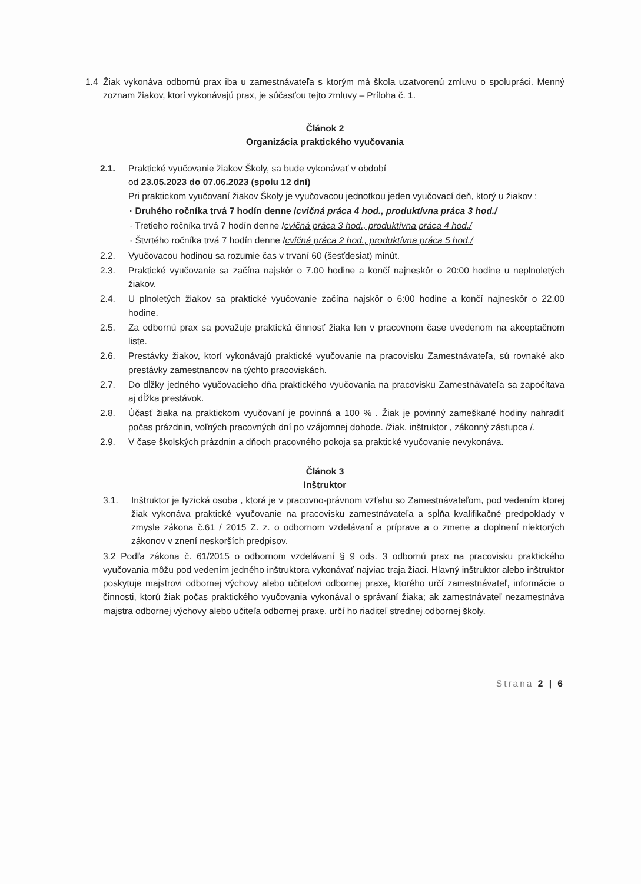1.4 Žiak vykonáva odbornú prax iba u zamestnávateľa s ktorým má škola uzatvorenú zmluvu o spolupráci. Menný zoznam žiakov, ktorí vykonávajú prax, je súčasťou tejto zmluvy – Príloha č. 1.
Článok 2
Organizácia praktického vyučovania
2.1. Praktické vyučovanie žiakov Školy, sa bude vykonávať v období
od 23.05.2023 do 07.06.2023 (spolu 12 dní)
Pri praktickom vyučovaní žiakov Školy je vyučovacou jednotkou jeden vyučovací deň, ktorý u žiakov :
· Druhého ročníka trvá 7 hodín denne /cvičná práca 4 hod., produktívna práca 3 hod./
· Tretieho ročníka trvá 7 hodín denne /cvičná práca 3 hod., produktívna práca 4 hod./
· Štvrtého ročníka trvá 7 hodín denne /cvičná práca 2 hod., produktívna práca 5 hod./
2.2. Vyučovacou hodinou sa rozumie čas v trvaní 60 (šesťdesiat) minút.
2.3. Praktické vyučovanie sa začína najskôr o 7.00 hodine a končí najneskôr o 20:00 hodine u neplnoletých žiakov.
2.4. U plnoletých žiakov sa praktické vyučovanie začína najskôr o 6:00 hodine a končí najneskôr o 22.00 hodine.
2.5. Za odbornú prax sa považuje praktická činnosť žiaka len v pracovnom čase uvedenom na akceptačnom liste.
2.6. Prestávky žiakov, ktorí vykonávajú praktické vyučovanie na pracovisku Zamestnávateľa, sú rovnaké ako prestávky zamestnancov na týchto pracoviskách.
2.7. Do dĺžky jedného vyučovacieho dňa praktického vyučovania na pracovisku Zamestnávateľa sa započítava aj dĺžka prestávok.
2.8. Účasť žiaka na praktickom vyučovaní je povinná a 100 % . Žiak je povinný zameškané hodiny nahradiť počas prázdnin, voľných pracovných dní po vzájomnej dohode. /žiak, inštruktor , zákonný zástupca /.
2.9. V čase školských prázdnin a dňoch pracovného pokoja sa praktické vyučovanie nevykonáva.
Článok 3
Inštruktor
3.1. Inštruktor je fyzická osoba , ktorá je v pracovno-právnom vzťahu so Zamestnávateľom, pod vedením ktorej žiak vykonáva praktické vyučovanie na pracovisku zamestnávateľa a spĺňa kvalifikačné predpoklady v zmysle zákona č.61 / 2015 Z. z. o odbornom vzdelávaní a príprave a o zmene a doplnení niektorých zákonov v znení neskorších predpisov.
3.2 Podľa zákona č. 61/2015 o odbornom vzdelávaní § 9 ods. 3 odbornú prax na pracovisku praktického vyučovania môžu pod vedením jedného inštruktora vykonávať najviac traja žiaci. Hlavný inštruktor alebo inštruktor poskytuje majstrovi odbornej výchovy alebo učiteľovi odbornej praxe, ktorého určí zamestnávateľ, informácie o činnosti, ktorú žiak počas praktického vyučovania vykonával o správaní žiaka; ak zamestnávateľ nezamestnáva majstra odbornej výchovy alebo učiteľa odbornej praxe, určí ho riaditeľ strednej odbornej školy.
Strana 2 | 6